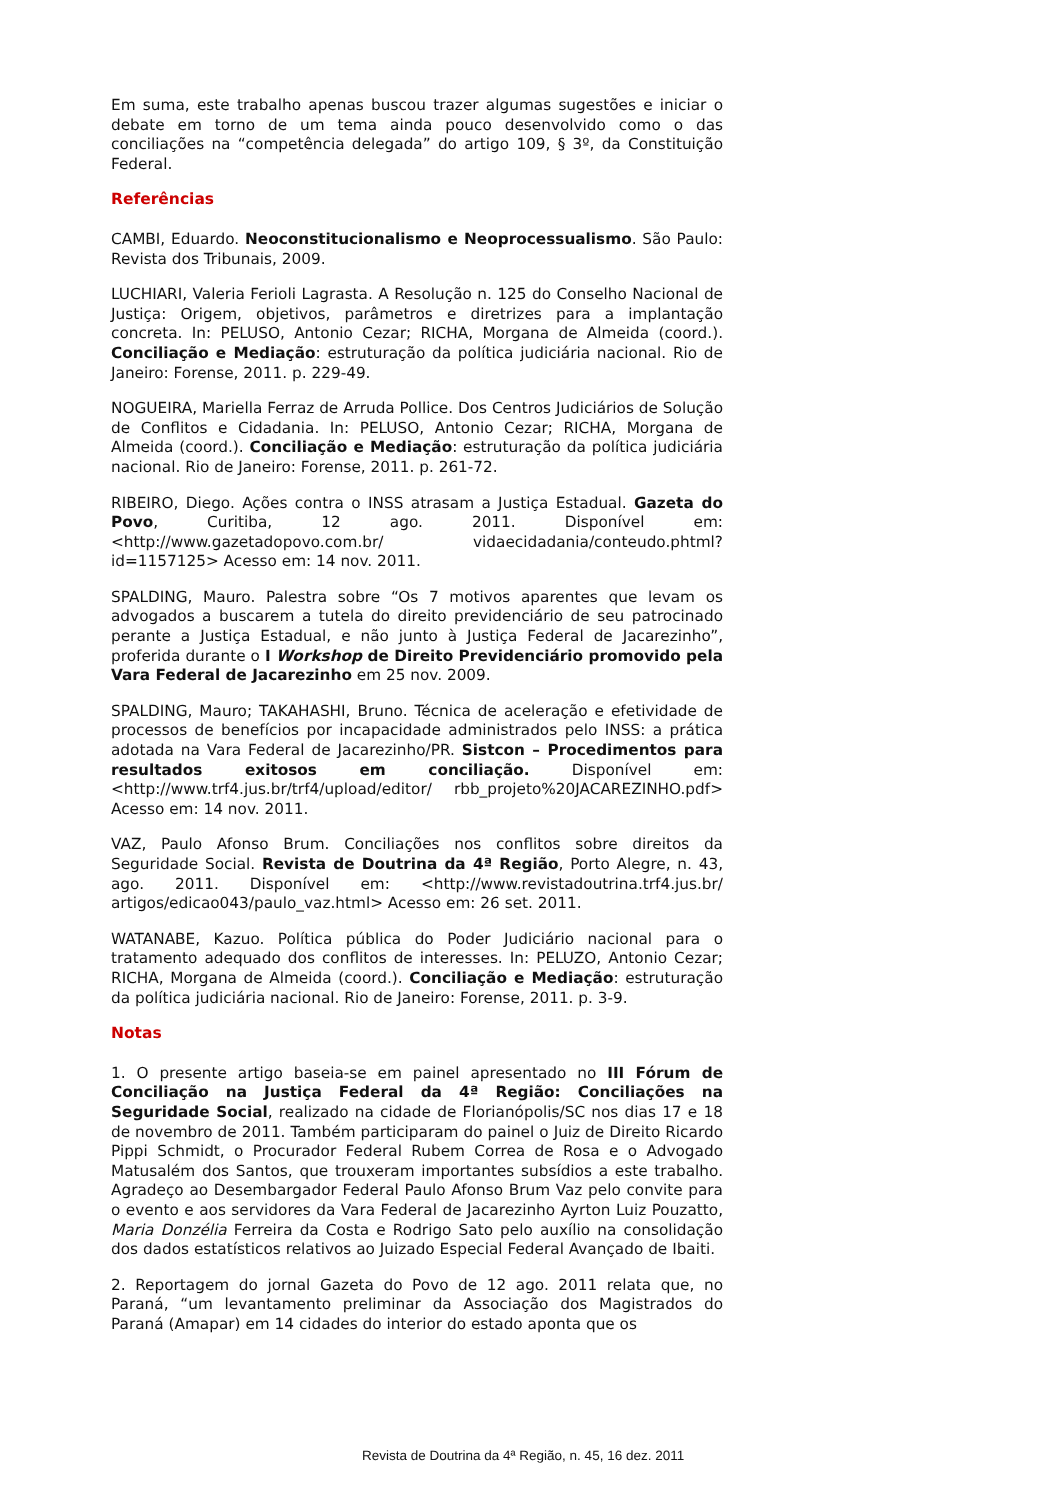Em suma, este trabalho apenas buscou trazer algumas sugestões e iniciar o debate em torno de um tema ainda pouco desenvolvido como o das conciliações na “competência delegada” do artigo 109, § 3º, da Constituição Federal.
Referências
CAMBI, Eduardo. Neoconstitucionalismo e Neoprocessualismo. São Paulo: Revista dos Tribunais, 2009.
LUCHIARI, Valeria Ferioli Lagrasta. A Resolução n. 125 do Conselho Nacional de Justiça: Origem, objetivos, parâmetros e diretrizes para a implantação concreta. In: PELUSO, Antonio Cezar; RICHA, Morgana de Almeida (coord.). Conciliação e Mediação: estruturação da política judiciária nacional. Rio de Janeiro: Forense, 2011. p. 229-49.
NOGUEIRA, Mariella Ferraz de Arruda Pollice. Dos Centros Judiciários de Solução de Conflitos e Cidadania. In: PELUSO, Antonio Cezar; RICHA, Morgana de Almeida (coord.). Conciliação e Mediação: estruturação da política judiciária nacional. Rio de Janeiro: Forense, 2011. p. 261-72.
RIBEIRO, Diego. Ações contra o INSS atrasam a Justiça Estadual. Gazeta do Povo, Curitiba, 12 ago. 2011. Disponível em: <http://www.gazetadopovo.com.br/ vidaecidadania/conteudo.phtml?id=1157125> Acesso em: 14 nov. 2011.
SPALDING, Mauro. Palestra sobre “Os 7 motivos aparentes que levam os advogados a buscarem a tutela do direito previdenciário de seu patrocinado perante a Justiça Estadual, e não junto à Justiça Federal de Jacarezinho”, proferida durante o I Workshop de Direito Previdenciário promovido pela Vara Federal de Jacarezinho em 25 nov. 2009.
SPALDING, Mauro; TAKAHASHI, Bruno. Técnica de aceleração e efetividade de processos de benefícios por incapacidade administrados pelo INSS: a prática adotada na Vara Federal de Jacarezinho/PR. Sistcon – Procedimentos para resultados exitosos em conciliação. Disponível em: <http://www.trf4.jus.br/trf4/upload/editor/ rbb_projeto%20JACAREZINHO.pdf> Acesso em: 14 nov. 2011.
VAZ, Paulo Afonso Brum. Conciliações nos conflitos sobre direitos da Seguridade Social. Revista de Doutrina da 4ª Região, Porto Alegre, n. 43, ago. 2011. Disponível em: <http://www.revistadoutrina.trf4.jus.br/ artigos/edicao043/paulo_vaz.html> Acesso em: 26 set. 2011.
WATANABE, Kazuo. Política pública do Poder Judiciário nacional para o tratamento adequado dos conflitos de interesses. In: PELUZO, Antonio Cezar; RICHA, Morgana de Almeida (coord.). Conciliação e Mediação: estruturação da política judiciária nacional. Rio de Janeiro: Forense, 2011. p. 3-9.
Notas
1. O presente artigo baseia-se em painel apresentado no III Fórum de Conciliação na Justiça Federal da 4ª Região: Conciliações na Seguridade Social, realizado na cidade de Florianópolis/SC nos dias 17 e 18 de novembro de 2011. Também participaram do painel o Juiz de Direito Ricardo Pippi Schmidt, o Procurador Federal Rubem Correa de Rosa e o Advogado Matusalém dos Santos, que trouxeram importantes subsídios a este trabalho. Agradeço ao Desembargador Federal Paulo Afonso Brum Vaz pelo convite para o evento e aos servidores da Vara Federal de Jacarezinho Ayrton Luiz Pouzatto, Maria Donzélia Ferreira da Costa e Rodrigo Sato pelo auxílio na consolidação dos dados estatísticos relativos ao Juizado Especial Federal Avançado de Ibaiti.
2. Reportagem do jornal Gazeta do Povo de 12 ago. 2011 relata que, no Paraná, “um levantamento preliminar da Associação dos Magistrados do Paraná (Amapar) em 14 cidades do interior do estado aponta que os
Revista de Doutrina da 4ª Região, n. 45, 16 dez. 2011